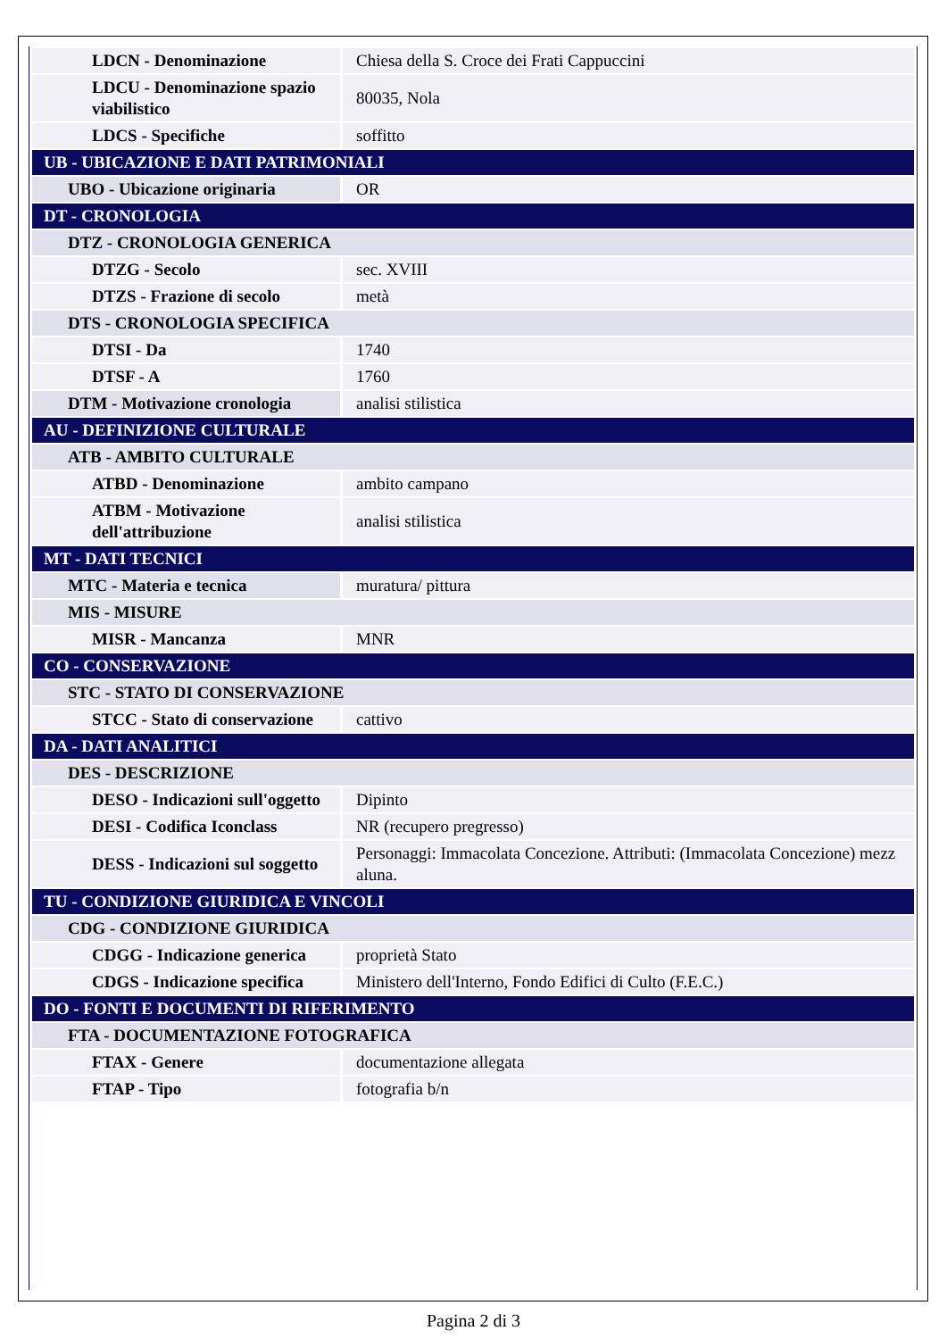| LDCN - Denominazione | Chiesa della S. Croce dei Frati Cappuccini |
| LDCU - Denominazione spazio viabilistico | 80035, Nola |
| LDCS - Specifiche | soffitto |
| UB - UBICAZIONE E DATI PATRIMONIALI | |
| UBO - Ubicazione originaria | OR |
| DT - CRONOLOGIA | |
| DTZ - CRONOLOGIA GENERICA | |
| DTZG - Secolo | sec. XVIII |
| DTZS - Frazione di secolo | metà |
| DTS - CRONOLOGIA SPECIFICA | |
| DTSI - Da | 1740 |
| DTSF - A | 1760 |
| DTM - Motivazione cronologia | analisi stilistica |
| AU - DEFINIZIONE CULTURALE | |
| ATB - AMBITO CULTURALE | |
| ATBD - Denominazione | ambito campano |
| ATBM - Motivazione dell'attribuzione | analisi stilistica |
| MT - DATI TECNICI | |
| MTC - Materia e tecnica | muratura/ pittura |
| MIS - MISURE | |
| MISR - Mancanza | MNR |
| CO - CONSERVAZIONE | |
| STC - STATO DI CONSERVAZIONE | |
| STCC - Stato di conservazione | cattivo |
| DA - DATI ANALITICI | |
| DES - DESCRIZIONE | |
| DESO - Indicazioni sull'oggetto | Dipinto |
| DESI - Codifica Iconclass | NR (recupero pregresso) |
| DESS - Indicazioni sul soggetto | Personaggi: Immacolata Concezione. Attributi: (Immacolata Concezione) mezz aluna. |
| TU - CONDIZIONE GIURIDICA E VINCOLI | |
| CDG - CONDIZIONE GIURIDICA | |
| CDGG - Indicazione generica | proprietà Stato |
| CDGS - Indicazione specifica | Ministero dell'Interno, Fondo Edifici di Culto (F.E.C.) |
| DO - FONTI E DOCUMENTI DI RIFERIMENTO | |
| FTA - DOCUMENTAZIONE FOTOGRAFICA | |
| FTAX - Genere | documentazione allegata |
| FTAP - Tipo | fotografia b/n |
Pagina 2 di 3